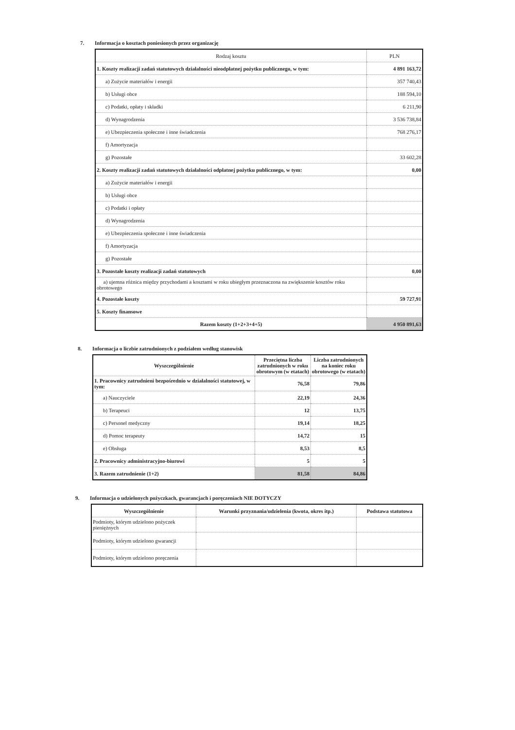7. Informacja o kosztach poniesionych przez organizację
| Rodzaj kosztu | PLN |
| --- | --- |
| 1. Koszty realizacji zadań statutowych działalności nieodpłatnej pożytku publicznego, w tym: | 4 891 163,72 |
| a) Zużycie materiałów i energii | 357 740,43 |
| b) Usługi obce | 188 594,10 |
| c) Podatki, opłaty i składki | 6 211,90 |
| d) Wynagrodzenia | 3 536 738,84 |
| e) Ubezpieczenia społeczne i inne świadczenia | 768 276,17 |
| f) Amortyzacja | |
| g) Pozostałe | 33 602,28 |
| 2. Koszty realizacji zadań statutowych działalności odpłatnej pożytku publicznego, w tym: | 0,00 |
| a) Zużycie materiałów i energii | |
| b) Usługi obce | |
| c) Podatki i opłaty | |
| d) Wynagrodzenia | |
| e) Ubezpieczenia społeczne i inne świadczenia | |
| f) Amortyzacja | |
| g) Pozostałe | |
| 3. Pozostałe koszty realizacji zadań statutowych | 0,00 |
| a) ujemna różnica między przychodami a kosztami w roku ubiegłym przeznaczona na zwiększenie kosztów roku obrotowego | |
| 4. Pozostałe koszty | 59 727,91 |
| 5. Koszty finansowe | |
| Razem koszty (1+2+3+4+5) | 4 950 891,63 |
8. Informacja o liczbie zatrudnionych z podziałem według stanowisk
| Wyszczególnienie | Przeciętna liczba zatrudnionych w roku obrotowym (w etatach) | Liczba zatrudnionych na koniec roku obrotowego (w etatach) |
| --- | --- | --- |
| 1. Pracownicy zatrudnieni bezpośrednio w działalności statutowej, w tym: | 76,58 | 79,86 |
| a) Nauczyciele | 22,19 | 24,36 |
| b) Terapeuci | 12 | 13,75 |
| c) Personel medyczny | 19,14 | 18,25 |
| d) Pomoc terapeuty | 14,72 | 15 |
| e) Obsługa | 8,53 | 8,5 |
| 2. Pracownicy administracyjno-biurowi | 5 | 5 |
| 3. Razem zatrudnienie (1+2) | 81,58 | 84,86 |
9. Informacja o udzielonych pożyczkach, gwarancjach i poręczeniach NIE DOTYCZY
| Wyszczególnienie | Warunki przyznania/udzielenia (kwota, okres itp.) | Podstawa statutowa |
| --- | --- | --- |
| Podmioty, którym udzielono pożyczek pieniężnych | | |
| Podmioty, którym udzielono gwarancji | | |
| Podmioty, którym udzielono poręczenia | | |